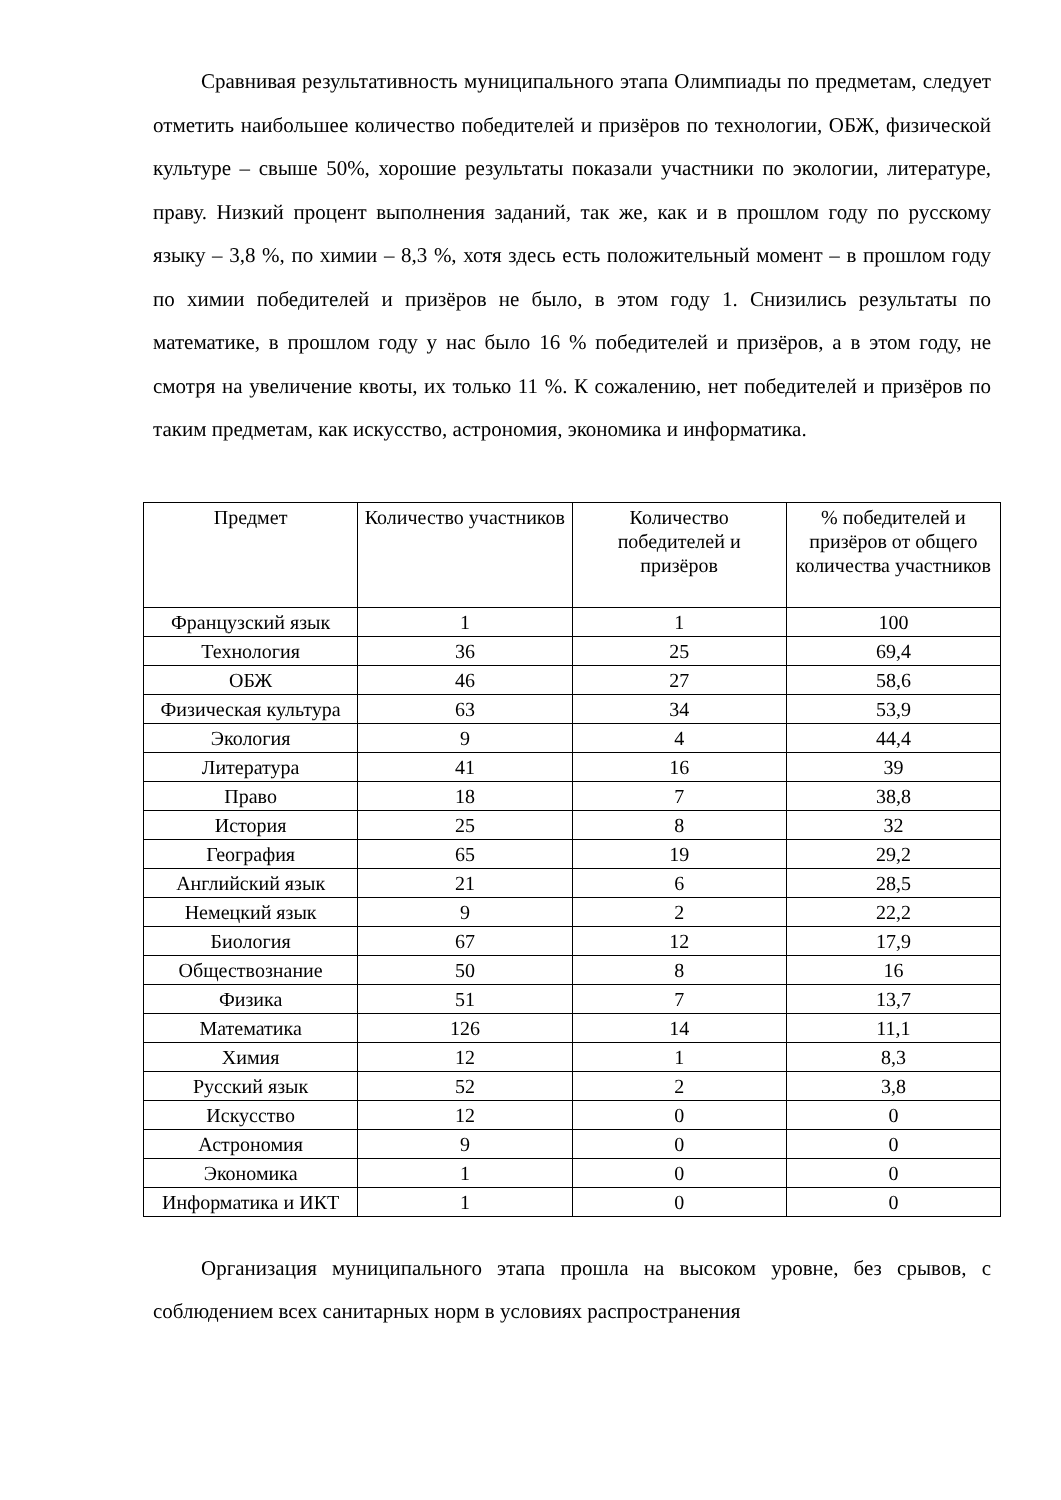Сравнивая результативность муниципального этапа Олимпиады по предметам, следует отметить наибольшее количество победителей и призёров по технологии, ОБЖ, физической культуре – свыше 50%, хорошие результаты показали участники по экологии, литературе, праву. Низкий процент выполнения заданий, так же, как и в прошлом году по русскому языку – 3,8 %, по химии – 8,3 %, хотя здесь есть положительный момент – в прошлом году по химии победителей и призёров не было, в этом году 1. Снизились результаты по математике, в прошлом году у нас было 16 % победителей и призёров, а в этом году, не смотря на увеличение квоты, их только 11 %. К сожалению, нет победителей и призёров по таким предметам, как искусство, астрономия, экономика и информатика.
| Предмет | Количество участников | Количество победителей и призёров | % победителей и призёров от общего количества участников |
| --- | --- | --- | --- |
| Французский язык | 1 | 1 | 100 |
| Технология | 36 | 25 | 69,4 |
| ОБЖ | 46 | 27 | 58,6 |
| Физическая культура | 63 | 34 | 53,9 |
| Экология | 9 | 4 | 44,4 |
| Литература | 41 | 16 | 39 |
| Право | 18 | 7 | 38,8 |
| История | 25 | 8 | 32 |
| География | 65 | 19 | 29,2 |
| Английский язык | 21 | 6 | 28,5 |
| Немецкий язык | 9 | 2 | 22,2 |
| Биология | 67 | 12 | 17,9 |
| Обществознание | 50 | 8 | 16 |
| Физика | 51 | 7 | 13,7 |
| Математика | 126 | 14 | 11,1 |
| Химия | 12 | 1 | 8,3 |
| Русский язык | 52 | 2 | 3,8 |
| Искусство | 12 | 0 | 0 |
| Астрономия | 9 | 0 | 0 |
| Экономика | 1 | 0 | 0 |
| Информатика и ИКТ | 1 | 0 | 0 |
Организация муниципального этапа прошла на высоком уровне, без срывов, с соблюдением всех санитарных норм в условиях распространения